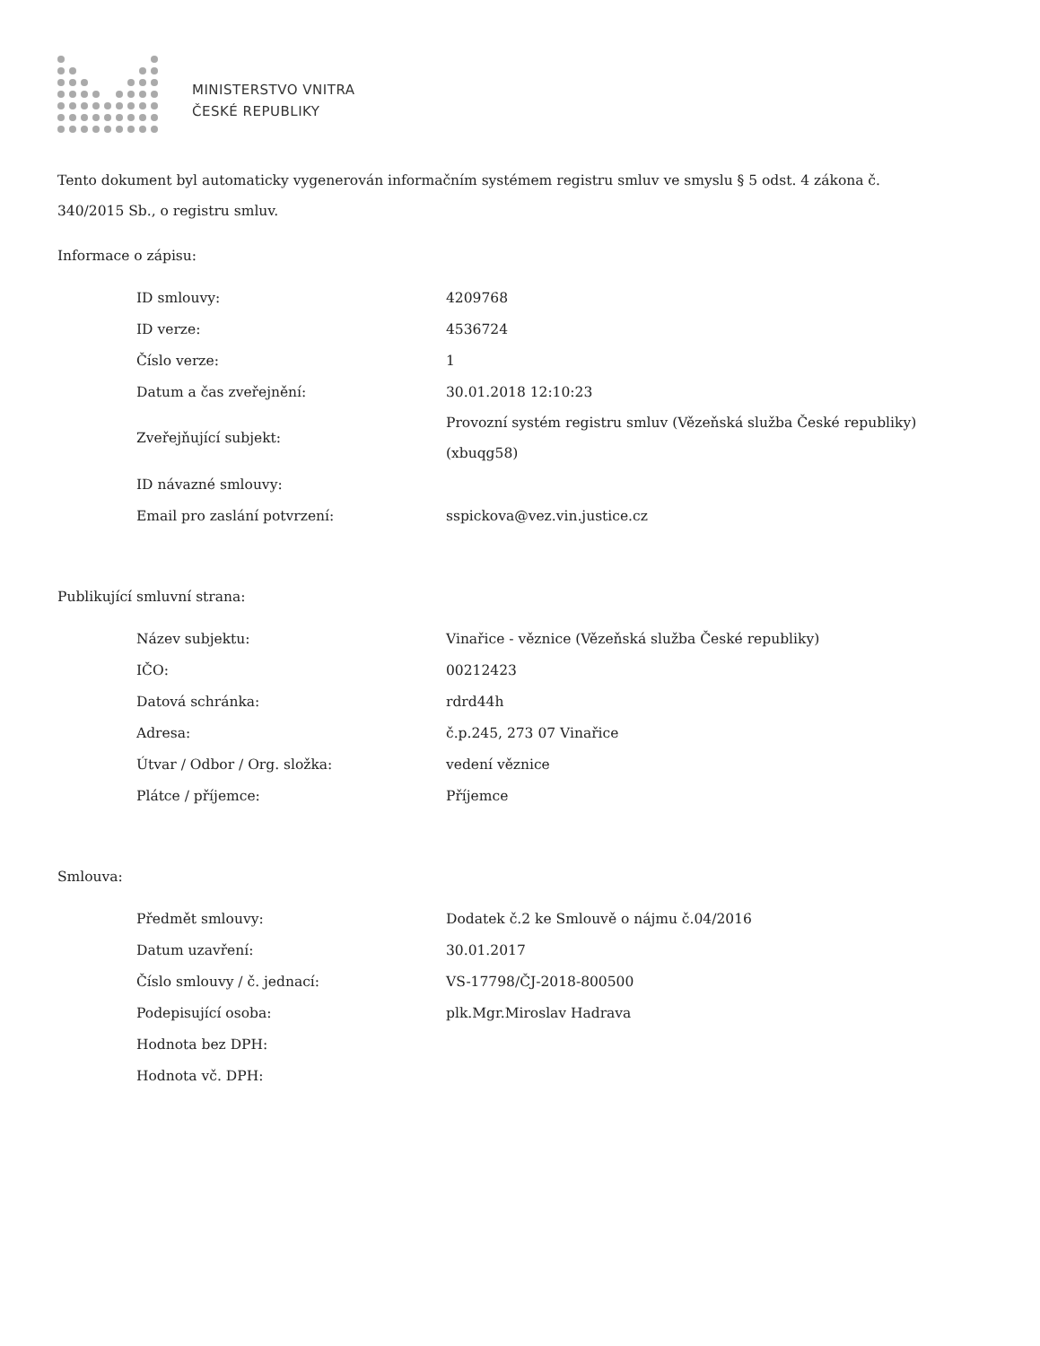MINISTERSTVO VNITRA
ČESKÉ REPUBLIKY
Tento dokument byl automaticky vygenerován informačním systémem registru smluv ve smyslu § 5 odst. 4 zákona č. 340/2015 Sb., o registru smluv.
Informace o zápisu:
| ID smlouvy: | 4209768 |
| ID verze: | 4536724 |
| Číslo verze: | 1 |
| Datum a čas zveřejnění: | 30.01.2018 12:10:23 |
| Zveřejňující subjekt: | Provozní systém registru smluv (Vězeňská služba České republiky) (xbuqg58) |
| ID návazné smlouvy: | |
| Email pro zaslání potvrzení: | sspickova@vez.vin.justice.cz |
Publikující smluvní strana:
| Název subjektu: | Vinařice - věznice (Vězeňská služba České republiky) |
| IČO: | 00212423 |
| Datová schránka: | rdrd44h |
| Adresa: | č.p.245, 273 07 Vinařice |
| Útvar / Odbor / Org. složka: | vedení věznice |
| Plátce / příjemce: | Příjemce |
Smlouva:
| Předmět smlouvy: | Dodatek č.2 ke Smlouvě o nájmu č.04/2016 |
| Datum uzavření: | 30.01.2017 |
| Číslo smlouvy / č. jednací: | VS-17798/ČJ-2018-800500 |
| Podepisující osoba: | plk.Mgr.Miroslav Hadrava |
| Hodnota bez DPH: | |
| Hodnota vč. DPH: | |